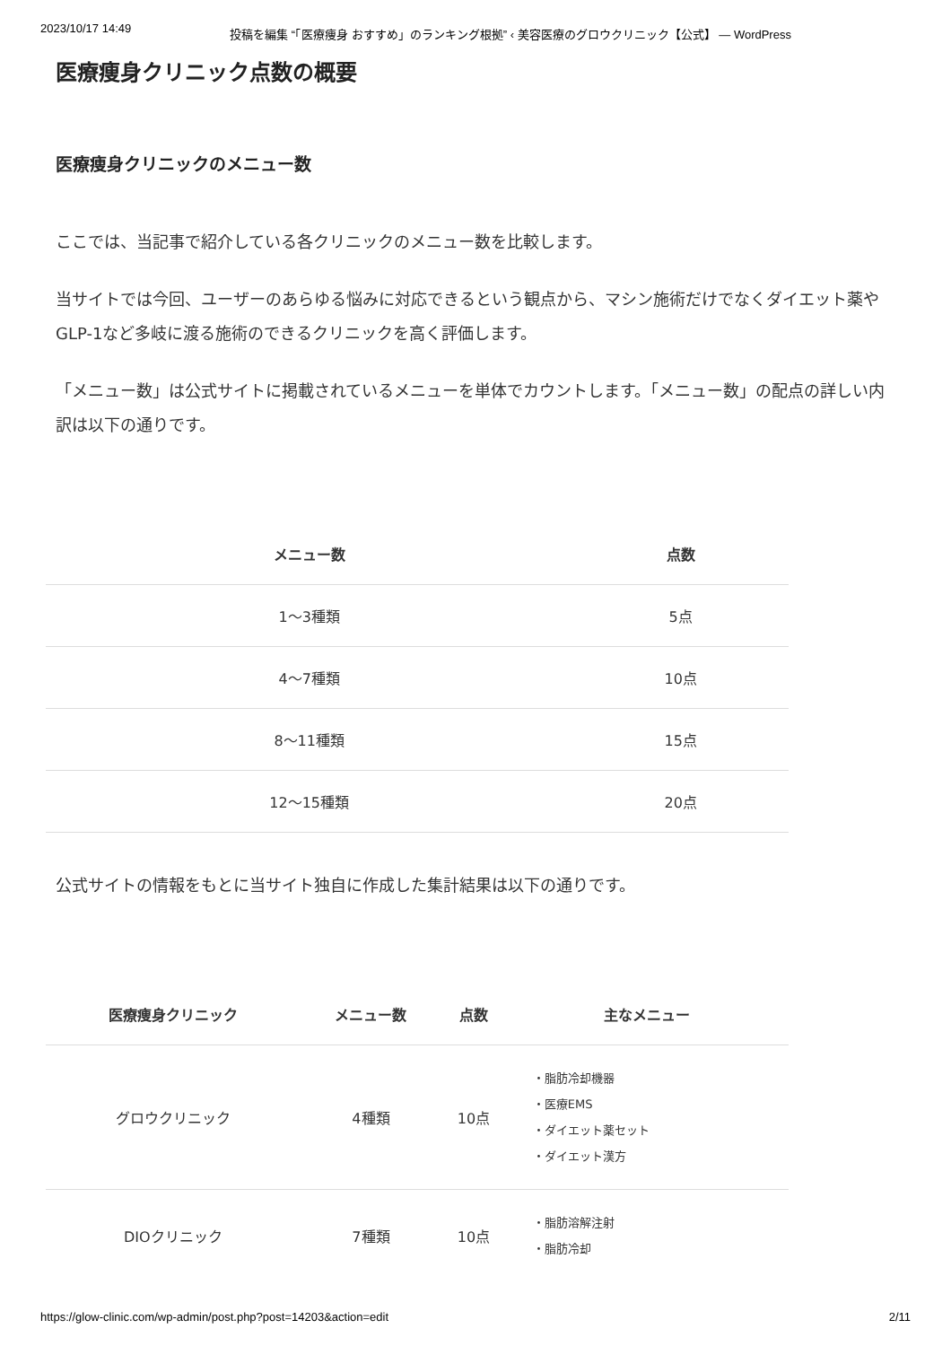2023/10/17 14:49 投稿を編集 “「医療痩身 おすすめ」のランキング根拠” ‹ 美容医療のグロウクリニック【公式】 — WordPress
医療痩身クリニック点数の概要
医療痩身クリニックのメニュー数
ここでは、当記事で紹介している各クリニックのメニュー数を比較します。
当サイトでは今回、ユーザーのあらゆる悩みに対応できるという観点から、マシン施術だけでなくダイエット薬やGLP-1など多岐に渡る施術のできるクリニックを高く評価します。
「メニュー数」は公式サイトに掲載されているメニューを単体でカウントします。「メニュー数」の配点の詳しい内訳は以下の通りです。
| メニュー数 | 点数 |
| --- | --- |
| 1〜3種類 | 5点 |
| 4〜7種類 | 10点 |
| 8〜11種類 | 15点 |
| 12〜15種類 | 20点 |
公式サイトの情報をもとに当サイト独自に作成した集計結果は以下の通りです。
| 医療痩身クリニック | メニュー数 | 点数 | 主なメニュー |
| --- | --- | --- | --- |
| グロウクリニック | 4種類 | 10点 | ・脂肪冷却機器 ・医療EMS ・ダイエット薬セット ・ダイエット漢方 |
| DIOクリニック | 7種類 | 10点 | ・脂肪溶解注射 ・脂肪冷却 |
https://glow-clinic.com/wp-admin/post.php?post=14203&action=edit 2/11